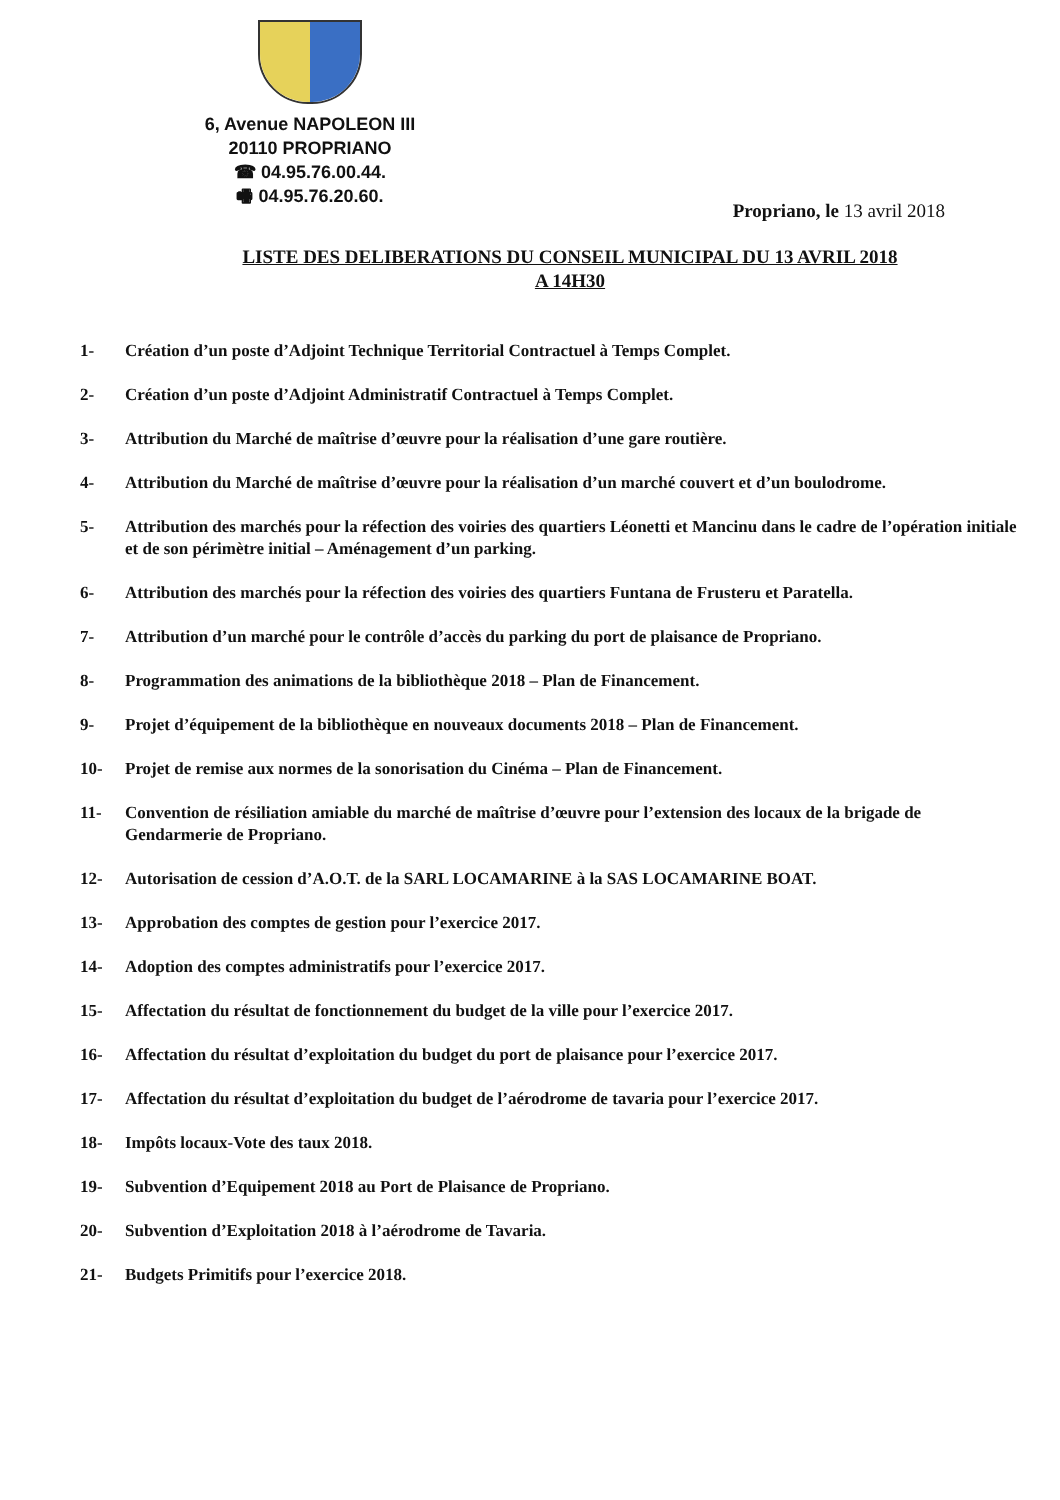6, Avenue NAPOLEON III
20110 PROPRIANO
☎ 04.95.76.00.44.
🖷 04.95.76.20.60.
Propriano, le 13 avril 2018
LISTE DES DELIBERATIONS DU CONSEIL MUNICIPAL DU 13 AVRIL 2018
A 14H30
1- Création d’un poste d’Adjoint Technique Territorial Contractuel à Temps Complet.
2- Création d’un poste d’Adjoint Administratif Contractuel à Temps Complet.
3- Attribution du Marché de maîtrise d’œuvre pour la réalisation d’une gare routière.
4- Attribution du Marché de maîtrise d’œuvre pour la réalisation d’un marché couvert et d’un boulodrome.
5- Attribution des marchés pour la réfection des voiries des quartiers Léonetti et Mancinu dans le cadre de l’opération initiale et de son périmètre initial – Aménagement d’un parking.
6- Attribution des marchés pour la réfection des voiries des quartiers Funtana de Frusteru et Paratella.
7- Attribution d’un marché pour le contrôle d’accès du parking du port de plaisance de Propriano.
8- Programmation des animations de la bibliothèque 2018 – Plan de Financement.
9- Projet d’équipement de la bibliothèque en nouveaux documents 2018 – Plan de Financement.
10- Projet de remise aux normes de la sonorisation du Cinéma – Plan de Financement.
11- Convention de résiliation amiable du marché de maîtrise d’œuvre pour l’extension des locaux de la brigade de Gendarmerie de Propriano.
12- Autorisation de cession d’A.O.T. de la SARL LOCAMARINE à la SAS LOCAMARINE BOAT.
13- Approbation des comptes de gestion pour l’exercice 2017.
14- Adoption des comptes administratifs pour l’exercice 2017.
15- Affectation du résultat de fonctionnement du budget de la ville pour l’exercice 2017.
16- Affectation du résultat d’exploitation du budget du port de plaisance pour l’exercice 2017.
17- Affectation du résultat d’exploitation du budget de l’aérodrome de tavaria pour l’exercice 2017.
18- Impôts locaux-Vote des taux 2018.
19- Subvention d’Equipement 2018 au Port de Plaisance de Propriano.
20- Subvention d’Exploitation 2018 à l’aérodrome de Tavaria.
21- Budgets Primitifs pour l’exercice 2018.